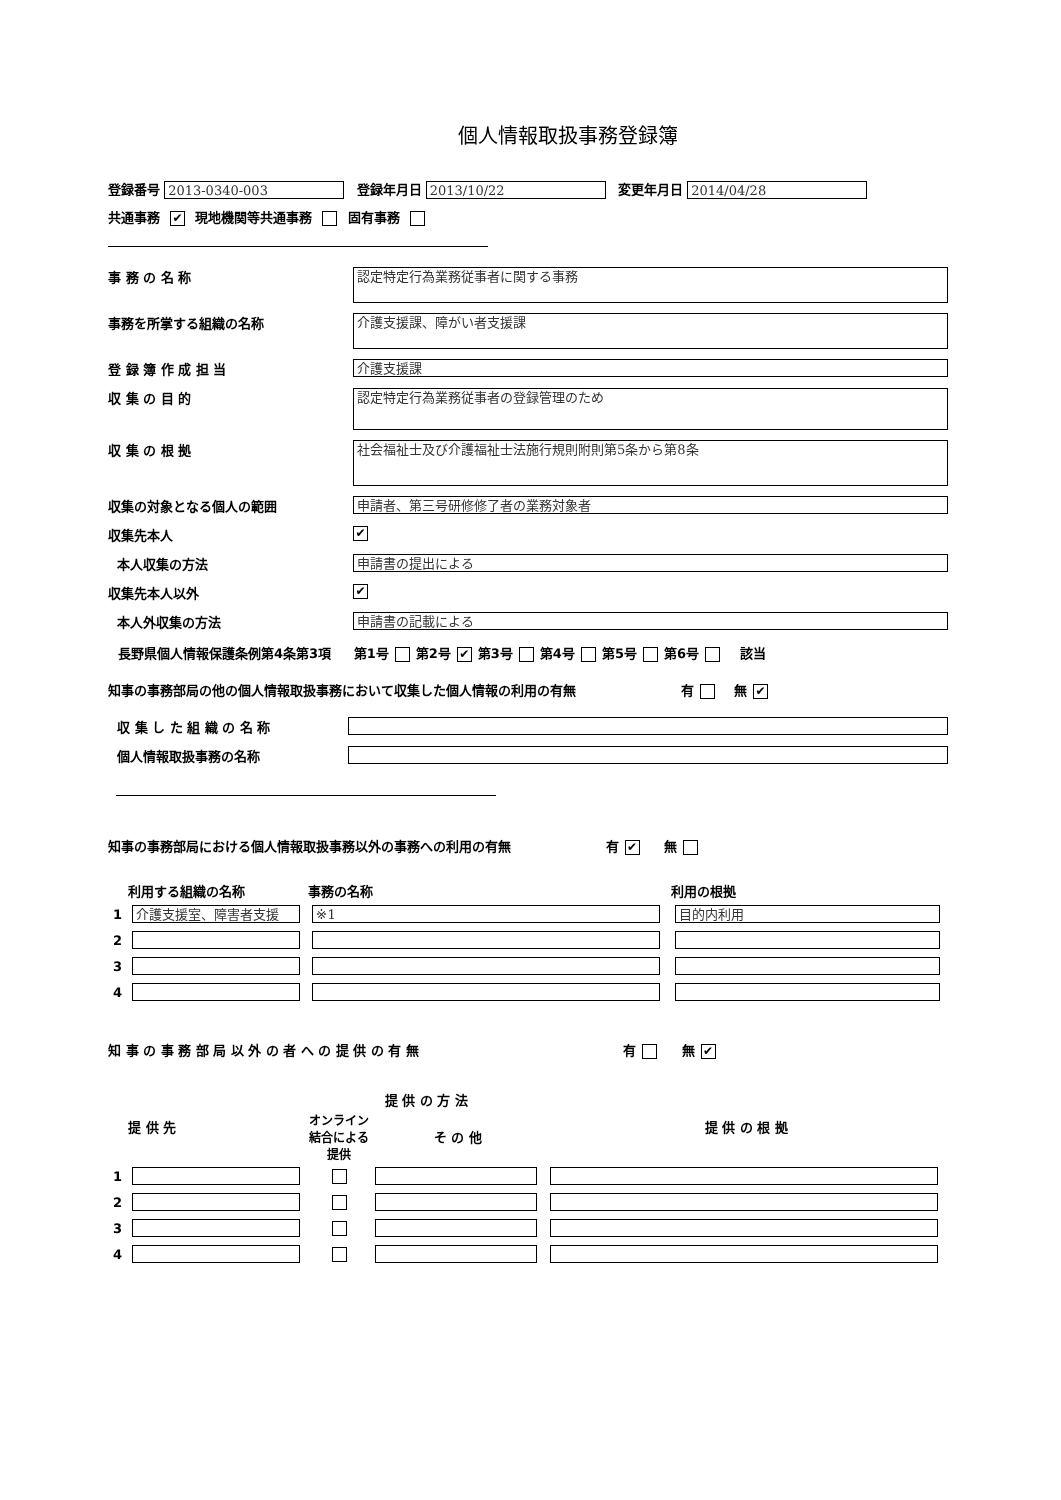個人情報取扱事務登録簿
登録番号 2013-0340-003 登録年月日 2013/10/22 変更年月日 2014/04/28
共通事務 ✔ 現地機関等共通事務 固有事務
事 務 の 名 称
認定特定行為業務従事者に関する事務
事務を所掌する組織の名称
介護支援課、障がい者支援課
登 録 簿 作 成 担 当
介護支援課
収 集 の 目 的
認定特定行為業務従事者の登録管理のため
収 集 の 根 拠
社会福祉士及び介護福祉士法施行規則附則第5条から第8条
収集の対象となる個人の範囲
申請者、第三号研修修了者の業務対象者
収集先本人
✔
本人収集の方法
申請書の提出による
収集先本人以外
✔
本人外収集の方法
申請書の記載による
長野県個人情報保護条例第4条第3項 第1号 第2号 ✔ 第3号 第4号 第5号 第6号 該当
知事の事務部局の他の個人情報取扱事務において収集した個人情報の利用の有無 有 無 ✔
収 集 し た 組 織 の 名 称
個人情報取扱事務の名称
知事の事務部局における個人情報取扱事務以外の事務への利用の有無 有 ✔ 無
| | 利用する組織の名称 | 事務の名称 | 利用の根拠 |
| --- | --- | --- | --- |
| 1 | 介護支援室、障害者支援 | ※1 | 目的内利用 |
| 2 | | | |
| 3 | | | |
| 4 | | | |
知 事 の 事 務 部 局 以 外 の 者 へ の 提 供 の 有 無 有 無 ✔
| | 提 供 先 | 提 供 の 方 法 | | 提 供 の 根 拠 |
| --- | --- | --- | --- | --- |
| | | オンライン 結合による 提供 | そ の 他 | |
| 1 | | | | |
| 2 | | | | |
| 3 | | | | |
| 4 | | | | |